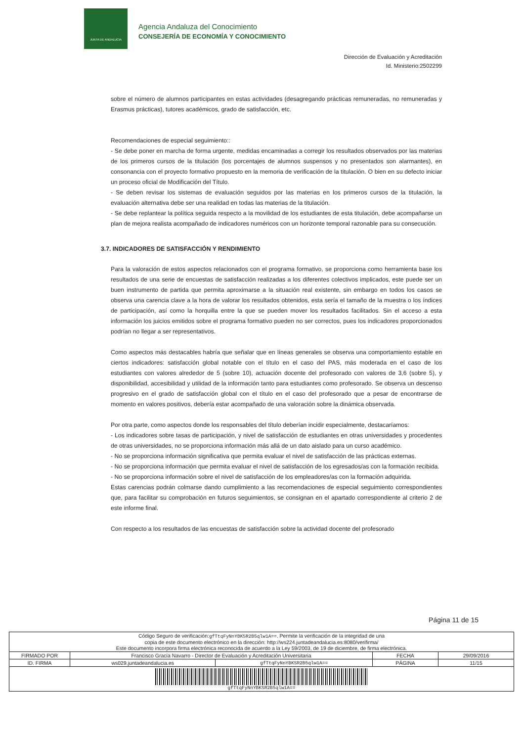JUNTA DE ANDALUCIA
Agencia Andaluza del Conocimiento
CONSEJERÍA DE ECONOMÍA Y CONOCIMIENTO
Dirección de Evaluación y Acreditación
Id. Ministerio:2502299
sobre el número de alumnos participantes en estas actividades (desagregando prácticas remuneradas, no remuneradas y Erasmus prácticas), tutores académicos, grado de satisfacción, etc.
Recomendaciones de especial seguimiento::
- Se debe poner en marcha de forma urgente, medidas encaminadas a corregir los resultados observados por las materias de los primeros cursos de la titulación (los porcentajes de alumnos suspensos y no presentados son alarmantes), en consonancia con el proyecto formativo propuesto en la memoria de verificación de la titulación. O bien en su defecto iniciar un proceso oficial de Modificación del Título.
- Se deben revisar los sistemas de evaluación seguidos por las materias en los primeros cursos de la titulación, la evaluación alternativa debe ser una realidad en todas las materias de la titulación.
- Se debe replantear la política seguida respecto a la movilidad de los estudiantes de esta titulación, debe acompañarse un plan de mejora realista acompañado de indicadores numéricos con un horizonte temporal razonable para su consecución.
3.7. INDICADORES DE SATISFACCIÓN Y RENDIMIENTO
Para la valoración de estos aspectos relacionados con el programa formativo, se proporciona como herramienta base los resultados de una serie de encuestas de satisfacción realizadas a los diferentes colectivos implicados, este puede ser un buen instrumento de partida que permita aproximarse a la situación real existente, sin embargo en todos los casos se observa una carencia clave a la hora de valorar los resultados obtenidos, esta sería el tamaño de la muestra o los índices de participación, así como la horquilla entre la que se pueden mover los resultados facilitados. Sin el acceso a esta información los juicios emitidos sobre el programa formativo pueden no ser correctos, pues los indicadores proporcionados podrían no llegar a ser representativos.
Como aspectos más destacables habría que señalar que en líneas generales se observa una comportamiento estable en ciertos indicadores: satisfacción global notable con el título en el caso del PAS, más moderada en el caso de los estudiantes con valores alrededor de 5 (sobre 10), actuación docente del profesorado con valores de 3,6 (sobre 5), y disponibilidad, accesibilidad y utilidad de la información tanto para estudiantes como profesorado. Se observa un descenso progresivo en el grado de satisfacción global con el título en el caso del profesorado que a pesar de encontrarse de momento en valores positivos, debería estar acompañado de una valoración sobre la dinámica observada.
Por otra parte, como aspectos donde los responsables del título deberían incidir especialmente, destacaríamos:
- Los indicadores sobre tasas de participación, y nivel de satisfacción de estudiantes en otras universidades y procedentes de otras universidades, no se proporciona información más allá de un dato aislado para un curso académico.
- No se proporciona información significativa que permita evaluar el nivel de satisfacción de las prácticas externas.
- No se proporciona información que permita evaluar el nivel de satisfacción de los egresados/as con la formación recibida.
- No se proporciona información sobre el nivel de satisfacción de los empleadores/as con la formación adquirida.
Estas carencias podrán colmarse dando cumplimiento a las recomendaciones de especial seguimiento correspondientes que, para facilitar su comprobación en futuros seguimientos, se consignan en el apartado correspondiente al criterio 2 de este informe final.
Con respecto a los resultados de las encuestas de satisfacción sobre la actividad docente del profesorado
Página 11 de 15
| Código Seguro de verificación: gfTtqFyNnYBKSR2B5qlw1A== . Permite la verificación de la integridad de una copia de este documento electrónico en la dirección: http://ws224.juntadeandalucia.es:8080/verifirma/ Este documento incorpora firma electrónica reconocida de acuerdo a la Ley 59/2003, de 19 de diciembre, de firma electrónica. | | | | |
| FIRMADO POR | Francisco Gracia Navarro - Director de Evaluación y Acreditación Universitaria | | FECHA | 29/09/2016 |
| ID. FIRMA | ws029.juntadeandalucia.es | gfTtqFyNnYBKSR2B5qlw1A== | PÁGINA | 11/15 |
| gfTtqFyNnYBKSR2B5qlw1A== | | | | |